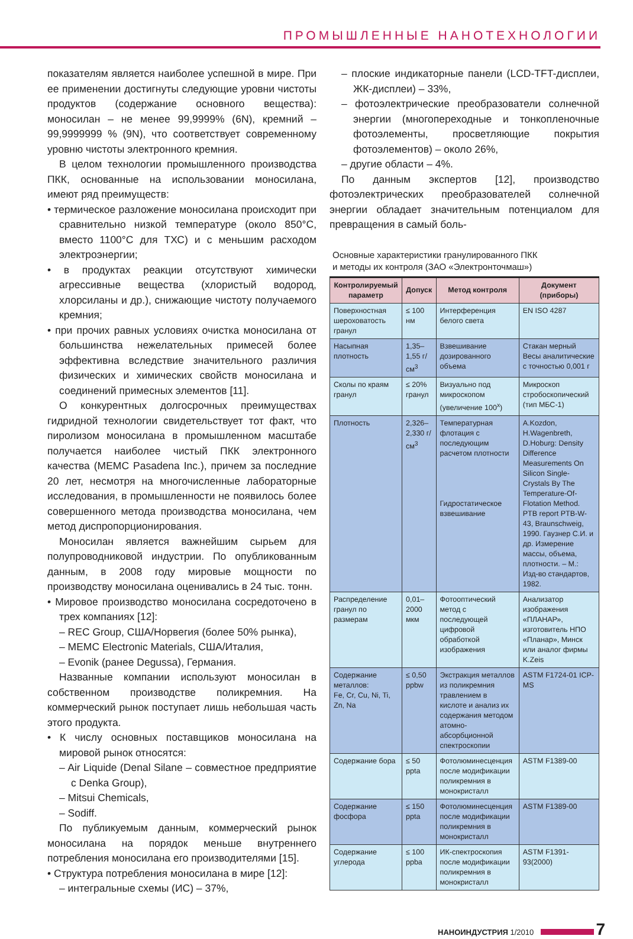ПРОМЫШЛЕННЫЕ НАНОТЕХНОЛОГИИ
показателям является наиболее успешной в мире. При ее применении достигнуты следующие уровни чистоты продуктов (содержание основного вещества): моносилан – не менее 99,9999% (6N), кремний – 99,9999999 % (9N), что соответствует современному уровню чистоты электронного кремния.
В целом технологии промышленного производства ПКК, основанные на использовании моносилана, имеют ряд преимуществ:
• термическое разложение моносилана происходит при сравнительно низкой температуре (около 850°C, вместо 1100°C для ТХС) и с меньшим расходом электроэнергии;
• в продуктах реакции отсутствуют химически агрессивные вещества (хлористый водород, хлорсиланы и др.), снижающие чистоту получаемого кремния;
• при прочих равных условиях очистка моносилана от большинства нежелательных примесей более эффективна вследствие значительного различия физических и химических свойств моносилана и соединений примесных элементов [11].
О конкурентных долгосрочных преимуществах гидридной технологии свидетельствует тот факт, что пиролизом моносилана в промышленном масштабе получается наиболее чистый ПКК электронного качества (MEMC Pasadena Inc.), причем за последние 20 лет, несмотря на многочисленные лабораторные исследования, в промышленности не появилось более совершенного метода производства моносилана, чем метод диспропорционирования.
Моносилан является важнейшим сырьем для полупроводниковой индустрии. По опубликованным данным, в 2008 году мировые мощности по производству моносилана оценивались в 24 тыс. тонн.
• Мировое производство моносилана сосредоточено в трех компаниях [12]:
– REC Group, США/Норвегия (более 50% рынка),
– MEMC Electronic Materials, США/Италия,
– Evonik (ранее Degussa), Германия.
Названные компании используют моносилан в собственном производстве поликремния. На коммерческий рынок поступает лишь небольшая часть этого продукта.
• К числу основных поставщиков моносилана на мировой рынок относятся:
– Air Liquide (Denal Silane – совместное предприятие с Denka Group),
– Mitsui Chemicals,
– Sodiff.
По публикуемым данным, коммерческий рынок моносилана на порядок меньше внутреннего потребления моносилана его производителями [15].
• Структура потребления моносилана в мире [12]:
– интегральные схемы (ИС) – 37%,
– плоские индикаторные панели (LCD-TFT-дисплеи, ЖК-дисплеи) – 33%,
– фотоэлектрические преобразователи солнечной энергии (многопереходные и тонкопленочные фотоэлементы, просветляющие покрытия фотоэлементов) – около 26%,
– другие области – 4%.
По данным экспертов [12], производство фотоэлектрических преобразователей солнечной энергии обладает значительным потенциалом для превращения в самый боль-
Основные характеристики гранулированного ПКК
и методы их контроля (ЗАО «Электронточмаш»)
| Контролируемый параметр | Допуск | Метод контроля | Документ (приборы) |
| --- | --- | --- | --- |
| Поверхностная шероховатость гранул | ≤ 100 нм | Интерференция белого света | EN ISO 4287 |
| Насыпная плотность | 1,35– 1,55 г/см<sup>3</sup> | Взвешивание дозированного объема | Стакан мерный Весы аналитические с точностью 0,001 г |
| Сколы по краям гранул | ≤ 20% гранул | Визуально под микроскопом (увеличение 100<sup>x</sup>) | Микроскоп стробоскопический (тип МБС-1) |
| Плотность | 2,326–2,330 г/см<sup>3</sup> | Температурная флотация с последующим расчетом плотности Гидростатическое взвешивание | A.Kozdon, H.Wagenbreth, D.Hoburg: Density Difference Measurements On Silicon Single-Crystals By The Temperature-Of-Flotation Method. PTB report PTB-W-43, Braunschweig, 1990. Гаузнер С.И. и др. Измерение массы, объема, плотности. – М.: Изд-во стандартов, 1982. |
| Распределение гранул по размерам | 0,01–2000 мкм | Фотооптический метод с последующей цифровой обработкой изображения | Анализатор изображения «ПЛАНАР», изготовитель НПО «Планар», Минск или аналог фирмы K.Zeis |
| Содержание металлов: Fe, Cr, Cu, Ni, Ti, Zn, Na | ≤ 0,50 ppbw | Экстракция металлов из поликремния травлением в кислоте и анализ их содержания методом атомно-абсорбционной спектроскопии | ASTM F1724-01 ICP-MS |
| Содержание бора | ≤ 50 ppta | Фотолюминесценция после модификации поликремния в монокристалл | ASTM F1389-00 |
| Содержание фосфора | ≤ 150 ppta | Фотолюминесценция после модификации поликремния в монокристалл | ASTM F1389-00 |
| Содержание углерода | ≤ 100 ppba | ИК-спектроскопия после модификации поликремния в монокристалл | ASTM F1391-93(2000) |
НАНОИНДУСТРИЯ 1/2010 7